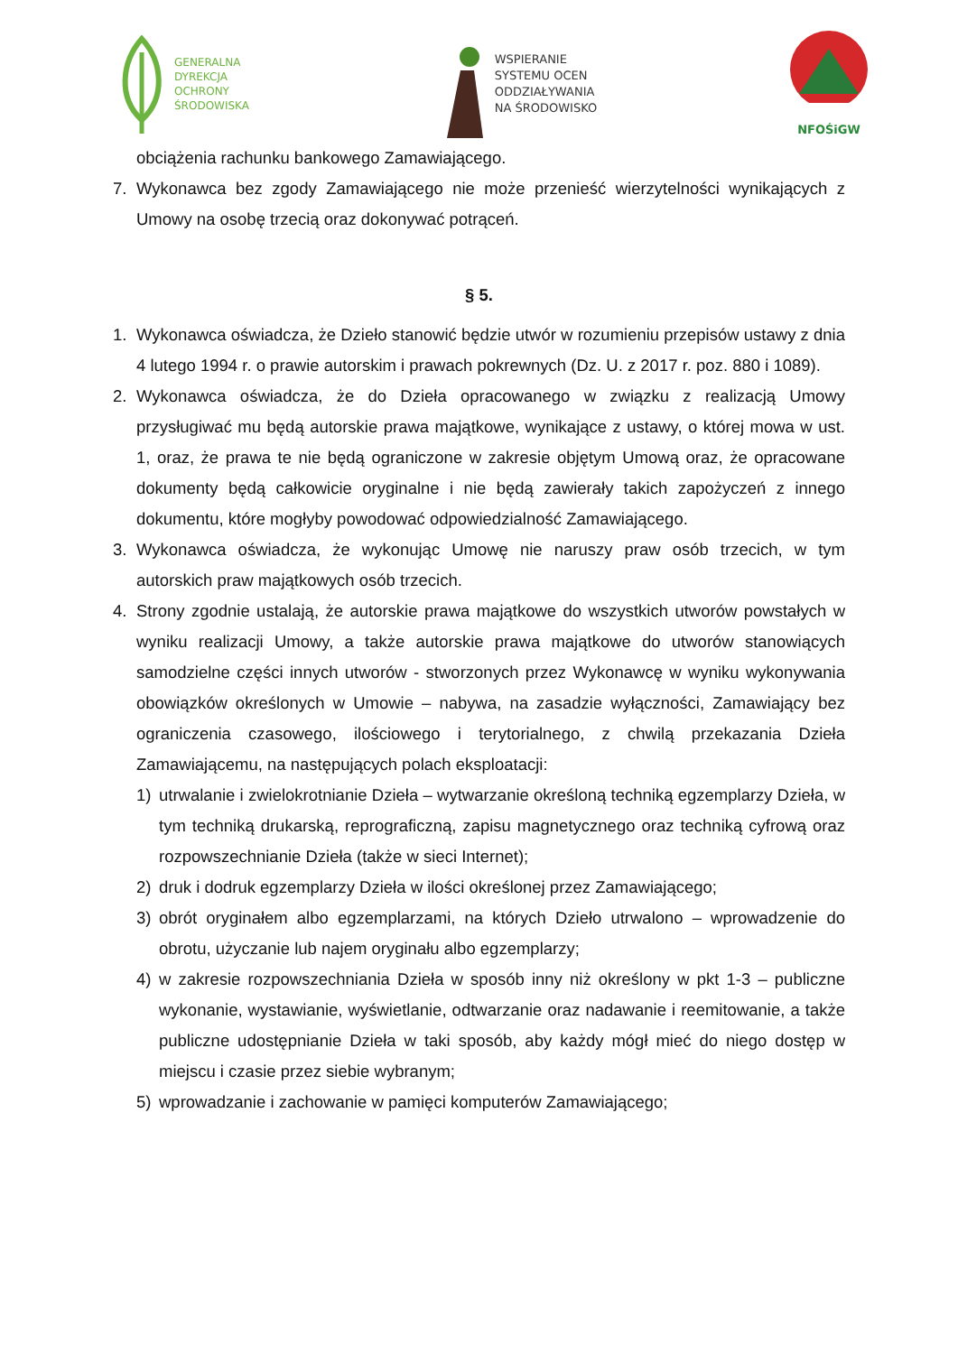GENERALNA
DYREKCJA
OCHRONY
ŚRODOWISKA
WSPIERANIE
SYSTEMU OCEN
ODDZIAŁYWANIA
NA ŚRODOWISKO
NFOŚiGW
obciążenia rachunku bankowego Zamawiającego.
7. Wykonawca bez zgody Zamawiającego nie może przenieść wierzytelności wynikających z Umowy na osobę trzecią oraz dokonywać potrąceń.
§ 5.
1. Wykonawca oświadcza, że Dzieło stanowić będzie utwór w rozumieniu przepisów ustawy z dnia 4 lutego 1994 r. o prawie autorskim i prawach pokrewnych (Dz. U. z 2017 r. poz. 880 i 1089).
2. Wykonawca oświadcza, że do Dzieła opracowanego w związku z realizacją Umowy przysługiwać mu będą autorskie prawa majątkowe, wynikające z ustawy, o której mowa w ust. 1, oraz, że prawa te nie będą ograniczone w zakresie objętym Umową oraz, że opracowane dokumenty będą całkowicie oryginalne i nie będą zawierały takich zapożyczeń z innego dokumentu, które mogłyby powodować odpowiedzialność Zamawiającego.
3. Wykonawca oświadcza, że wykonując Umowę nie naruszy praw osób trzecich, w tym autorskich praw majątkowych osób trzecich.
4. Strony zgodnie ustalają, że autorskie prawa majątkowe do wszystkich utworów powstałych w wyniku realizacji Umowy, a także autorskie prawa majątkowe do utworów stanowiących samodzielne części innych utworów - stworzonych przez Wykonawcę w wyniku wykonywania obowiązków określonych w Umowie – nabywa, na zasadzie wyłączności, Zamawiający bez ograniczenia czasowego, ilościowego i terytorialnego, z chwilą przekazania Dzieła Zamawiającemu, na następujących polach eksploatacji:
1) utrwalanie i zwielokrotnianie Dzieła – wytwarzanie określoną techniką egzemplarzy Dzieła, w tym techniką drukarską, reprograficzną, zapisu magnetycznego oraz techniką cyfrową oraz rozpowszechnianie Dzieła (także w sieci Internet);
2) druk i dodruk egzemplarzy Dzieła w ilości określonej przez Zamawiającego;
3) obrót oryginałem albo egzemplarzami, na których Dzieło utrwalono – wprowadzenie do obrotu, użyczanie lub najem oryginału albo egzemplarzy;
4) w zakresie rozpowszechniania Dzieła w sposób inny niż określony w pkt 1-3 – publiczne wykonanie, wystawianie, wyświetlanie, odtwarzanie oraz nadawanie i reemitowanie, a także publiczne udostępnianie Dzieła w taki sposób, aby każdy mógł mieć do niego dostęp w miejscu i czasie przez siebie wybranym;
5) wprowadzanie i zachowanie w pamięci komputerów Zamawiającego;